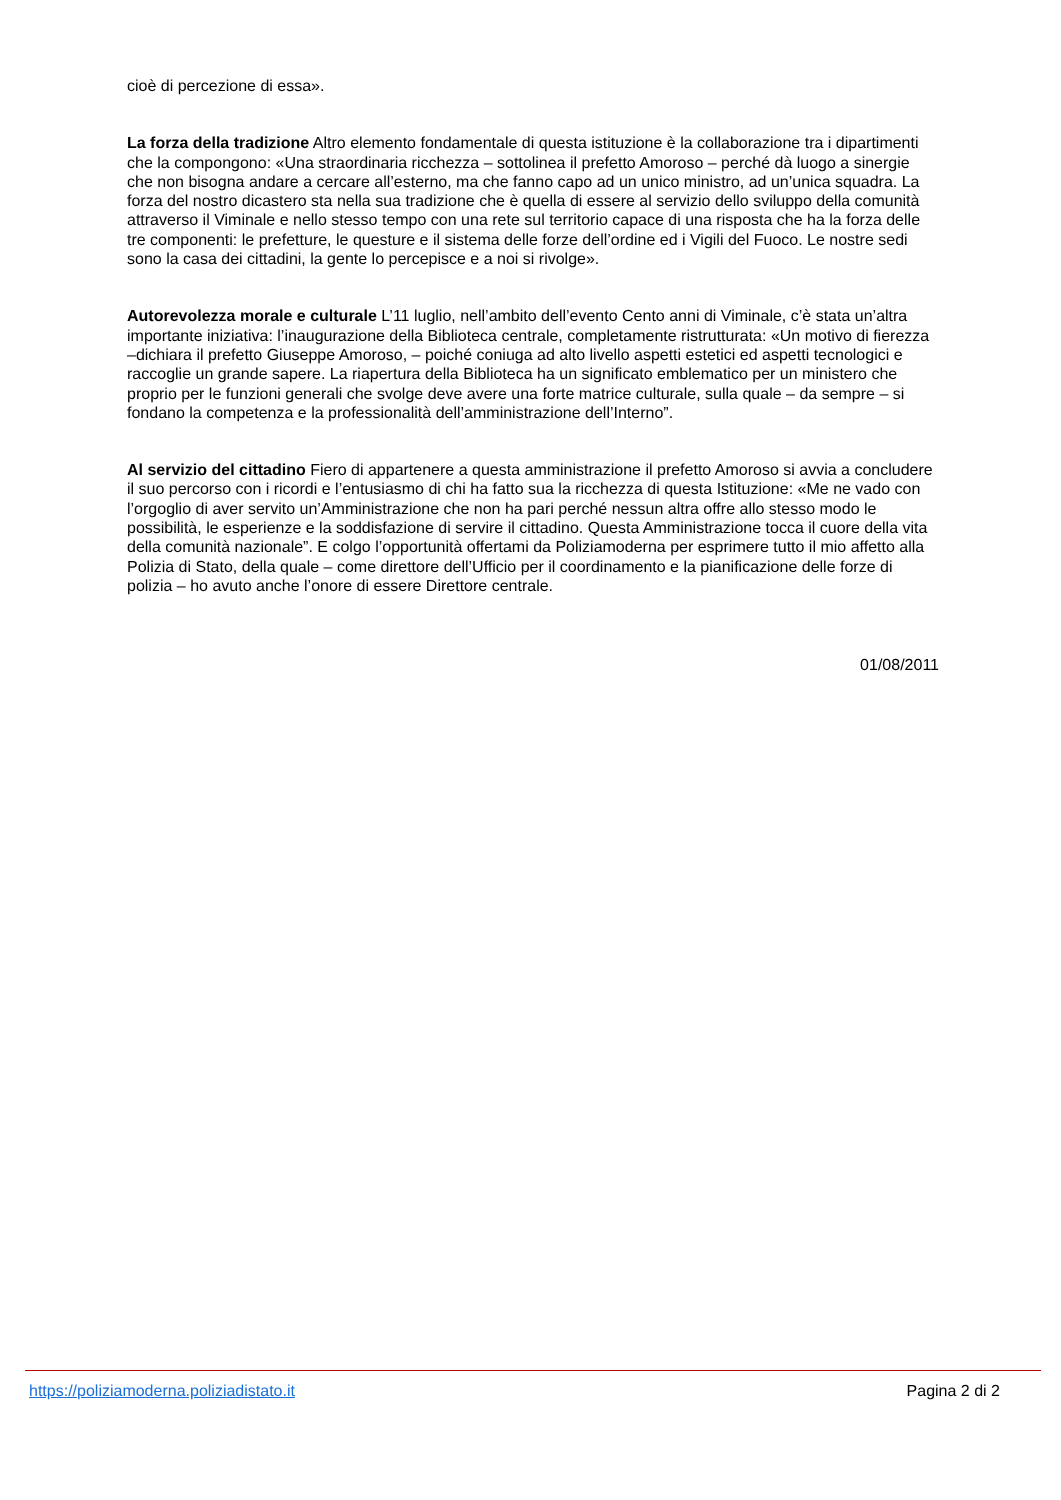cioè di percezione di essa».
La forza della tradizione Altro elemento fondamentale di questa istituzione è la collaborazione tra i dipartimenti che la compongono: «Una straordinaria ricchezza – sottolinea il prefetto Amoroso – perché dà luogo a sinergie che non bisogna andare a cercare all’esterno, ma che fanno capo ad un unico ministro, ad un’unica squadra. La forza del nostro dicastero sta nella sua tradizione che è quella di essere al servizio dello sviluppo della comunità attraverso il Viminale e nello stesso tempo con una rete sul territorio capace di una risposta che ha la forza delle tre componenti: le prefetture, le questure e il sistema delle forze dell’ordine ed i Vigili del Fuoco. Le nostre sedi sono la casa dei cittadini, la gente lo percepisce e a noi si rivolge».
Autorevolezza morale e culturale L’11 luglio, nell’ambito dell’evento Cento anni di Viminale, c’è stata un’altra importante iniziativa: l’inaugurazione della Biblioteca centrale, completamente ristrutturata: «Un motivo di fierezza –dichiara il prefetto Giuseppe Amoroso, – poiché coniuga ad alto livello aspetti estetici ed aspetti tecnologici e raccoglie un grande sapere. La riapertura della Biblioteca ha un significato emblematico per un ministero che proprio per le funzioni generali che svolge deve avere una forte matrice culturale, sulla quale – da sempre – si fondano la competenza e la professionalità dell’amministrazione dell’Interno”.
Al servizio del cittadino Fiero di appartenere a questa amministrazione il prefetto Amoroso si avvia a concludere il suo percorso con i ricordi e l’entusiasmo di chi ha fatto sua la ricchezza di questa Istituzione: «Me ne vado con l’orgoglio di aver servito un’Amministrazione che non ha pari perché nessun altra offre allo stesso modo le possibilità, le esperienze e la soddisfazione di servire il cittadino. Questa Amministrazione tocca il cuore della vita della comunità nazionale”. E colgo l’opportunità offertami da Poliziamoderna per esprimere tutto il mio affetto alla Polizia di Stato, della quale – come direttore dell’Ufficio per il coordinamento e la pianificazione delle forze di polizia – ho avuto anche l’onore di essere Direttore centrale.
01/08/2011
https://poliziamoderna.poliziadistato.it Pagina 2 di 2